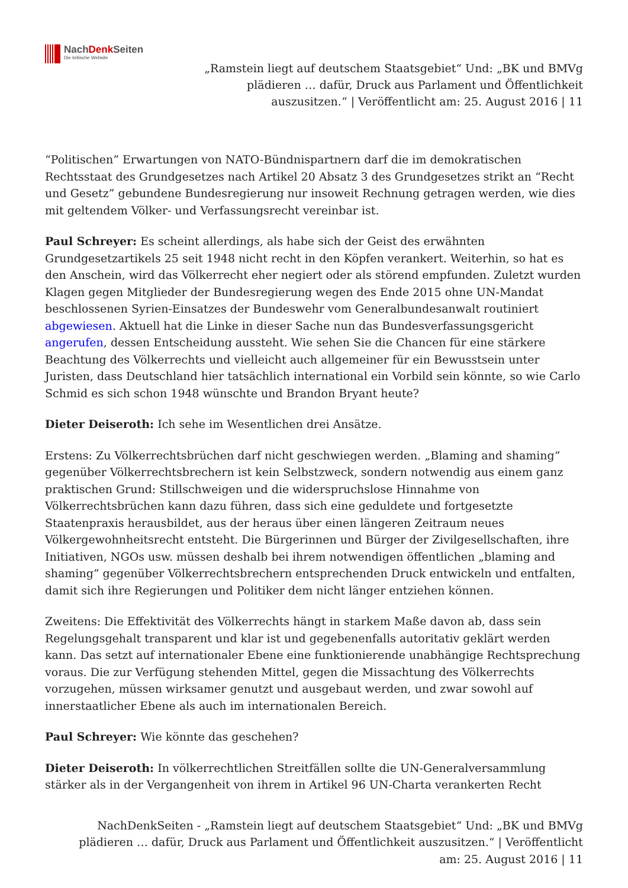NachDenk Seiten
Die kritische Website
„Ramstein liegt auf deutschem Staatsgebiet“ Und: „BK und BMVg
plädieren … dafür, Druck aus Parlament und Öffentlichkeit
auszusitzen.“ | Veröffentlicht am: 25. August 2016 | 11
“Politischen” Erwartungen von NATO-Bündnispartnern darf die im demokratischen Rechtsstaat des Grundgesetzes nach Artikel 20 Absatz 3 des Grundgesetzes strikt an “Recht und Gesetz” gebundene Bundesregierung nur insoweit Rechnung getragen werden, wie dies mit geltendem Völker- und Verfassungsrecht vereinbar ist.
Paul Schreyer: Es scheint allerdings, als habe sich der Geist des erwähnten Grundgesetzartikels 25 seit 1948 nicht recht in den Köpfen verankert. Weiterhin, so hat es den Anschein, wird das Völkerrecht eher negiert oder als störend empfunden. Zuletzt wurden Klagen gegen Mitglieder der Bundesregierung wegen des Ende 2015 ohne UN-Mandat beschlossenen Syrien-Einsatzes der Bundeswehr vom Generalbundesanwalt routiniert abgewiesen. Aktuell hat die Linke in dieser Sache nun das Bundesverfassungsgericht angerufen, dessen Entscheidung aussteht. Wie sehen Sie die Chancen für eine stärkere Beachtung des Völkerrechts und vielleicht auch allgemeiner für ein Bewusstsein unter Juristen, dass Deutschland hier tatsächlich international ein Vorbild sein könnte, so wie Carlo Schmid es sich schon 1948 wünschte und Brandon Bryant heute?
Dieter Deiseroth: Ich sehe im Wesentlichen drei Ansätze.
Erstens: Zu Völkerrechtsbrüchen darf nicht geschwiegen werden. „Blaming and shaming“ gegenüber Völkerrechtsbrechern ist kein Selbstzweck, sondern notwendig aus einem ganz praktischen Grund: Stillschweigen und die widerspruchslose Hinnahme von Völkerrechtsbrüchen kann dazu führen, dass sich eine geduldete und fortgesetzte Staatenpraxis herausbildet, aus der heraus über einen längeren Zeitraum neues Völkergewohnheitsrecht entsteht. Die Bürgerinnen und Bürger der Zivilgesellschaften, ihre Initiativen, NGOs usw. müssen deshalb bei ihrem notwendigen öffentlichen „blaming and shaming“ gegenüber Völkerrechtsbrechern entsprechenden Druck entwickeln und entfalten, damit sich ihre Regierungen und Politiker dem nicht länger entziehen können.
Zweitens: Die Effektivität des Völkerrechts hängt in starkem Maße davon ab, dass sein Regelungsgehalt transparent und klar ist und gegebenenfalls autoritativ geklärt werden kann. Das setzt auf internationaler Ebene eine funktionierende unabhängige Rechtsprechung voraus. Die zur Verfügung stehenden Mittel, gegen die Missachtung des Völkerrechts vorzugehen, müssen wirksamer genutzt und ausgebaut werden, und zwar sowohl auf innerstaatlicher Ebene als auch im internationalen Bereich.
Paul Schreyer: Wie könnte das geschehen?
Dieter Deiseroth: In völkerrechtlichen Streitfällen sollte die UN-Generalversammlung stärker als in der Vergangenheit von ihrem in Artikel 96 UN-Charta verankerten Recht
NachDenkSeiten - „Ramstein liegt auf deutschem Staatsgebiet“ Und: „BK und BMVg
plädieren … dafür, Druck aus Parlament und Öffentlichkeit auszusitzen.“ | Veröffentlicht
am: 25. August 2016 | 11